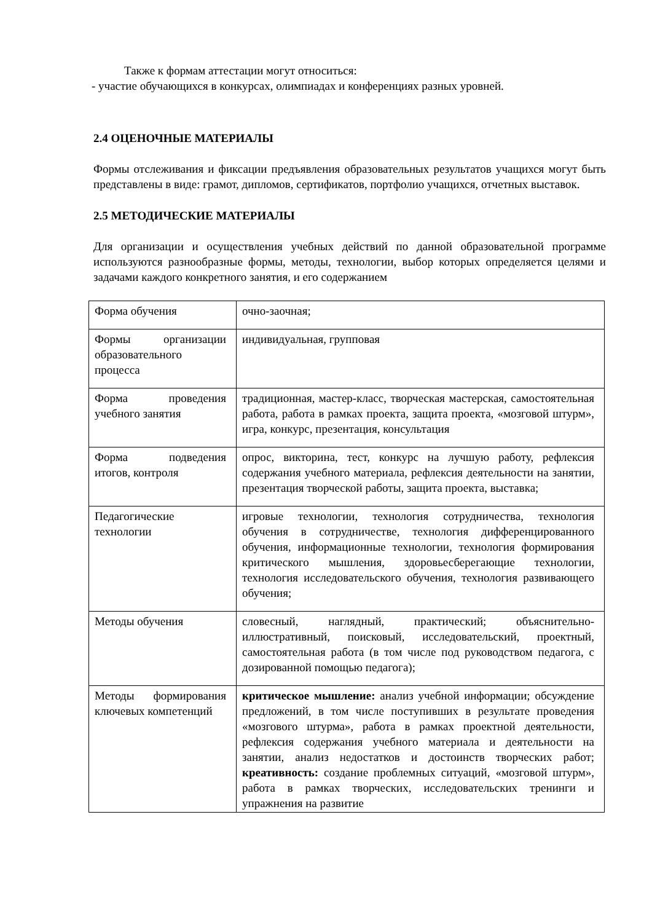Также к формам аттестации могут относиться:
- участие обучающихся в конкурсах, олимпиадах и конференциях разных уровней.
2.4 ОЦЕНОЧНЫЕ МАТЕРИАЛЫ
Формы отслеживания и фиксации предъявления образовательных результатов учащихся могут быть представлены в виде: грамот, дипломов, сертификатов, портфолио учащихся, отчетных выставок.
2.5 МЕТОДИЧЕСКИЕ МАТЕРИАЛЫ
Для организации и осуществления учебных действий по данной образовательной программе используются разнообразные формы, методы, технологии, выбор которых определяется целями и задачами каждого конкретного занятия, и его содержанием
| Форма обучения | очно-заочная; |
| Формы организации образовательного процесса | индивидуальная, групповая |
| Форма проведения учебного занятия | традиционная, мастер-класс, творческая мастерская, самостоятельная работа, работа в рамках проекта, защита проекта, «мозговой штурм», игра, конкурс, презентация, консультация |
| Форма подведения итогов, контроля | опрос, викторина, тест, конкурс на лучшую работу, рефлексия содержания учебного материала, рефлексия деятельности на занятии, презентация творческой работы, защита проекта, выставка; |
| Педагогические технологии | игровые технологии, технология сотрудничества, технология обучения в сотрудничестве, технология дифференцированного обучения, информационные технологии, технология формирования критического мышления, здоровьесберегающие технологии, технология исследовательского обучения, технология развивающего обучения; |
| Методы обучения | словесный, наглядный, практический; объяснительно-иллюстративный, поисковый, исследовательский, проектный, самостоятельная работа (в том числе под руководством педагога, с дозированной помощью педагога); |
| Методы формирования ключевых компетенций | критическое мышление: анализ учебной информации; обсуждение предложений, в том числе поступивших в результате проведения «мозгового штурма», работа в рамках проектной деятельности, рефлексия содержания учебного материала и деятельности на занятии, анализ недостатков и достоинств творческих работ; креативность: создание проблемных ситуаций, «мозговой штурм», работа в рамках творческих, исследовательских тренинги и упражнения на развитие |